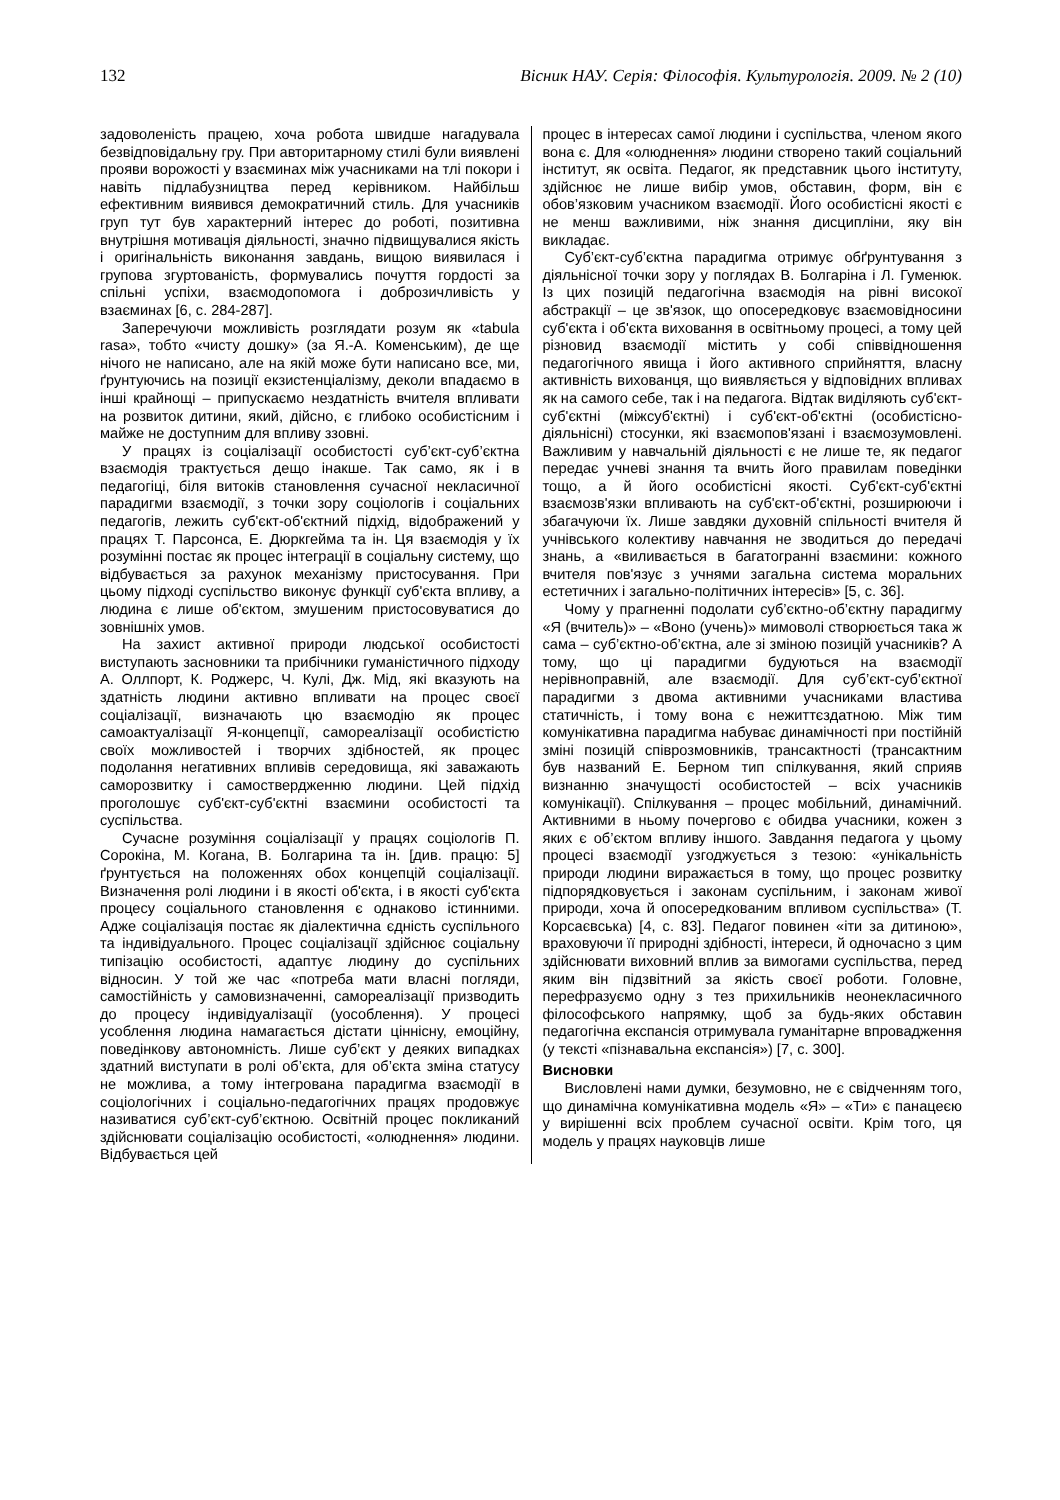132 Вісник НАУ. Серія: Філософія. Культурологія. 2009. № 2 (10)
задоволеність працею, хоча робота швидше нагадувала безвідповідальну гру. При авторитарному стилі були виявлені прояви ворожості у взаєминах між учасниками на тлі покори і навіть підлабузництва перед керівником. Найбільш ефективним виявився демократичний стиль. Для учасників груп тут був характерний інтерес до роботі, позитивна внутрішня мотивація діяльності, значно підвищувалися якість і оригінальність виконання завдань, вищою виявилася і групова згуртованість, формувались почуття гордості за спільні успіхи, взаємодопомога і доброзичливість у взаєминах [6, с. 284-287].
Заперечуючи можливість розглядати розум як «tabula rasa», тобто «чисту дошку» (за Я.-А. Коменським), де ще нічого не написано, але на якій може бути написано все, ми, ґрунтуючись на позиції екзистенціалізму, деколи впадаємо в інші крайнощі – припускаємо нездатність вчителя впливати на розвиток дитини, який, дійсно, є глибоко особистісним і майже не доступним для впливу ззовні.
У працях із соціалізації особистості суб’єкт-суб’єктна взаємодія трактується дещо інакше. Так само, як і в педагогіці, біля витоків становлення сучасної некласичної парадигми взаємодії, з точки зору соціологів і соціальних педагогів, лежить суб'єкт-об'єктний підхід, відображений у працях Т. Парсонса, Е. Дюркгейма та ін. Ця взаємодія у їх розумінні постає як процес інтеграції в соціальну систему, що відбувається за рахунок механізму пристосування. При цьому підході суспільство виконує функції суб'єкта впливу, а людина є лише об'єктом, змушеним пристосовуватися до зовнішніх умов.
На захист активної природи людської особистості виступають засновники та прибічники гуманістичного підходу А. Оллпорт, К. Роджерс, Ч. Кулі, Дж. Мід, які вказують на здатність людини активно впливати на процес своєї соціалізації, визначають цю взаємодію як процес самоактуалізації Я-концепції, самореалізації особистістю своїх можливостей і творчих здібностей, як процес подолання негативних впливів середовища, які заважають саморозвитку і самоствердженню людини. Цей підхід проголошує суб'єкт-суб'єктні взаємини особистості та суспільства.
Сучасне розуміння соціалізації у працях соціологів П. Сорокіна, М. Когана, В. Болгарина та ін. [див. працю: 5] ґрунтується на положеннях обох концепцій соціалізації. Визначення ролі людини і в якості об'єкта, і в якості суб'єкта процесу соціального становлення є однаково істинними. Адже соціалізація постає як діалектична єдність суспільного та індивідуального. Процес соціалізації здійснює соціальну типізацію особистості, адаптує людину до суспільних відносин. У той же час «потреба мати власні погляди, самостійність у самовизначенні, самореалізації призводить до процесу індивідуалізації (уособлення). У процесі усоблення людина намагається дістати ціннісну, емоційну, поведінкову автономність. Лише суб’єкт у деяких випадках здатний виступати в ролі об’єкта, для об’єкта зміна статусу не можлива, а тому інтегрована парадигма взаємодії в соціологічних і соціально-педагогічних працях продовжує називатися суб’єкт-суб’єктною. Освітній процес покликаний здійснювати соціалізацію особистості, «олюднення» людини. Відбувається цей
процес в інтересах самої людини і суспільства, членом якого вона є. Для «олюднення» людини створено такий соціальний інститут, як освіта. Педагог, як представник цього інституту, здійснює не лише вибір умов, обставин, форм, він є обов’язковим учасником взаємодії. Його особистісні якості є не менш важливими, ніж знання дисципліни, яку він викладає.
Суб’єкт-суб’єктна парадигма отримує обґрунтування з діяльнісної точки зору у поглядах В. Болгаріна і Л. Гуменюк. Із цих позицій педагогічна взаємодія на рівні високої абстракції – це зв'язок, що опосередковує взаємовідносини суб'єкта і об'єкта виховання в освітньому процесі, а тому цей різновид взаємодії містить у собі співвідношення педагогічного явища і його активного сприйняття, власну активність вихованця, що виявляється у відповідних впливах як на самого себе, так і на педагога. Відтак виділяють суб'єкт-суб'єктні (міжсуб'єктні) і суб'єкт-об'єктні (особистісно-діяльнісні) стосунки, які взаємопов'язані і взаємозумовлені. Важливим у навчальній діяльності є не лише те, як педагог передає учневі знання та вчить його правилам поведінки тощо, а й його особистісні якості. Суб'єкт-суб'єктні взаємозв'язки впливають на суб'єкт-об'єктні, розширюючи і збагачуючи їх. Лише завдяки духовній спільності вчителя й учнівського колективу навчання не зводиться до передачі знань, а «виливається в багатогранні взаємини: кожного вчителя пов'язує з учнями загальна система моральних естетичних і загально-політичних інтересів» [5, с. 36].
Чому у прагненні подолати суб’єктно-об’єктну парадигму «Я (вчитель)» – «Воно (учень)» мимоволі створюється така ж сама – суб’єктно-об’єктна, але зі зміною позицій учасників? А тому, що ці парадигми будуються на взаємодії нерівноправній, але взаємодії. Для суб’єкт-суб’єктної парадигми з двома активними учасниками властива статичність, і тому вона є нежиттєздатною. Між тим комунікативна парадигма набуває динамічності при постійній зміні позицій співрозмовників, трансактності (трансактним був названий Е. Берном тип спілкування, який сприяв визнанню значущості особистостей – всіх учасників комунікації). Спілкування – процес мобільний, динамічний. Активними в ньому почергово є обидва учасники, кожен з яких є об’єктом впливу іншого. Завдання педагога у цьому процесі взаємодії узгоджується з тезою: «унікальність природи людини виражається в тому, що процес розвитку підпорядковується і законам суспільним, і законам живої природи, хоча й опосередкованим впливом суспільства» (Т. Корсаєвська) [4, с. 83]. Педагог повинен «іти за дитиною», враховуючи її природні здібності, інтереси, й одночасно з цим здійснювати виховний вплив за вимогами суспільства, перед яким він підзвітний за якість своєї роботи. Головне, перефразуємо одну з тез прихильників неонекласичного філософського напрямку, щоб за будь-яких обставин педагогічна експансія отримувала гуманітарне впровадження (у тексті «пізнавальна експансія») [7, с. 300].
Висновки
Висловлені нами думки, безумовно, не є свідченням того, що динамічна комунікативна модель «Я» – «Ти» є панацеєю у вирішенні всіх проблем сучасної освіти. Крім того, ця модель у працях науковців лише